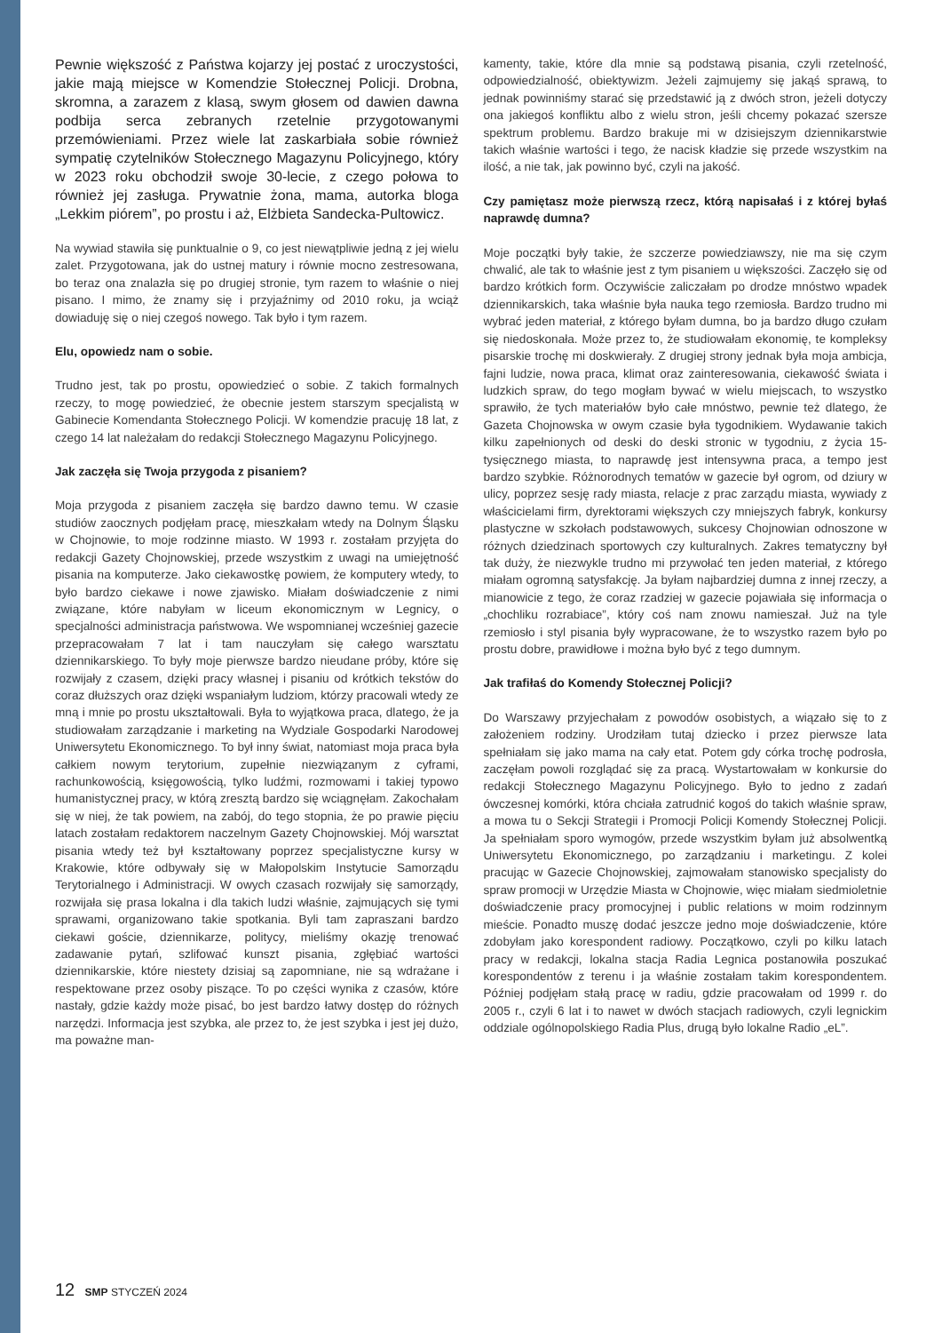Pewnie większość z Państwa kojarzy jej postać z uroczystości, jakie mają miejsce w Komendzie Stołecznej Policji. Drobna, skromna, a zarazem z klasą, swym głosem od dawien dawna podbija serca zebranych rzetelnie przygotowanymi przemówieniami. Przez wiele lat zaskarbiała sobie również sympatię czytelników Stołecznego Magazynu Policyjnego, który w 2023 roku obchodził swoje 30-lecie, z czego połowa to również jej zasługa. Prywatnie żona, mama, autorka bloga „Lekkim piórem”, po prostu i aż, Elżbieta Sandecka-Pultowicz.
Na wywiad stawiła się punktualnie o 9, co jest niewątpliwie jedną z jej wielu zalet. Przygotowana, jak do ustnej matury i równie mocno zestresowana, bo teraz ona znalazła się po drugiej stronie, tym razem to właśnie o niej pisano. I mimo, że znamy się i przyjaźnimy od 2010 roku, ja wciąż dowiaduję się o niej czegoś nowego. Tak było i tym razem.
Elu, opowiedz nam o sobie.
Trudno jest, tak po prostu, opowiedzieć o sobie. Z takich formalnych rzeczy, to mogę powiedzieć, że obecnie jestem starszym specjalistą w Gabinecie Komendanta Stołecznego Policji. W komendzie pracuję 18 lat, z czego 14 lat należałam do redakcji Stołecznego Magazynu Policyjnego.
Jak zaczęła się Twoja przygoda z pisaniem?
Moja przygoda z pisaniem zaczęła się bardzo dawno temu. W czasie studiów zaocznych podjęłam pracę, mieszkałam wtedy na Dolnym Śląsku w Chojnowie, to moje rodzinne miasto. W 1993 r. zostałam przyjęta do redakcji Gazety Chojnowskiej, przede wszystkim z uwagi na umiejętność pisania na komputerze. Jako ciekawostkę powiem, że komputery wtedy, to było bardzo ciekawe i nowe zjawisko. Miałam doświadczenie z nimi związane, które nabyłam w liceum ekonomicznym w Legnicy, o specjalności administracja państwowa. We wspomnianej wcześniej gazecie przepracowałam 7 lat i tam nauczyłam się całego warsztatu dziennikarskiego. To były moje pierwsze bardzo nieudane próby, które się rozwijały z czasem, dzięki pracy własnej i pisaniu od krótkich tekstów do coraz dłuższych oraz dzięki wspaniałym ludziom, którzy pracowali wtedy ze mną i mnie po prostu ukształtowali. Była to wyjątkowa praca, dlatego, że ja studiowałam zarządzanie i marketing na Wydziale Gospodarki Narodowej Uniwersytetu Ekonomicznego. To był inny świat, natomiast moja praca była całkiem nowym terytorium, zupełnie niezwiązanym z cyframi, rachunkowością, księgowością, tylko ludźmi, rozmowami i takiej typowo humanistycznej pracy, w którą zresztą bardzo się wciągnęłam. Zakochałam się w niej, że tak powiem, na zabój, do tego stopnia, że po prawie pięciu latach zostałam redaktorem naczelnym Gazety Chojnowskiej. Mój warsztat pisania wtedy też był kształtowany poprzez specjalistyczne kursy w Krakowie, które odbywały się w Małopolskim Instytucie Samorządu Terytorialnego i Administracji. W owych czasach rozwijały się samorządy, rozwijała się prasa lokalna i dla takich ludzi właśnie, zajmujących się tymi sprawami, organizowano takie spotkania. Byli tam zapraszani bardzo ciekawi goście, dziennikarze, politycy, mieliśmy okazję trenować zadawanie pytań, szlifować kunszt pisania, zgłębiać wartości dziennikarskie, które niestety dzisiaj są zapomniane, nie są wdrażane i respektowane przez osoby piszące. To po części wynika z czasów, które nastały, gdzie każdy może pisać, bo jest bardzo łatwy dostęp do różnych narzędzi. Informacja jest szybka, ale przez to, że jest szybka i jest jej dużo, ma poważne man-
kamenty, takie, które dla mnie są podstawą pisania, czyli rzetelność, odpowiedzialność, obiektywizm. Jeżeli zajmujemy się jakąś sprawą, to jednak powinniśmy starać się przedstawić ją z dwóch stron, jeżeli dotyczy ona jakiegoś konfliktu albo z wielu stron, jeśli chcemy pokazać szersze spektrum problemu. Bardzo brakuje mi w dzisiejszym dziennikarstwie takich właśnie wartości i tego, że nacisk kładzie się przede wszystkim na ilość, a nie tak, jak powinno być, czyli na jakość.
Czy pamiętasz może pierwszą rzecz, którą napisałaś i z której byłaś naprawdę dumna?
Moje początki były takie, że szczerze powiedziawszy, nie ma się czym chwalić, ale tak to właśnie jest z tym pisaniem u większości. Zaczęło się od bardzo krótkich form. Oczywiście zaliczałam po drodze mnóstwo wpadek dziennikarskich, taka właśnie była nauka tego rzemiosła. Bardzo trudno mi wybrać jeden materiał, z którego byłam dumna, bo ja bardzo długo czułam się niedoskonała. Może przez to, że studiowałam ekonomię, te kompleksy pisarskie trochę mi doskwierały. Z drugiej strony jednak była moja ambicja, fajni ludzie, nowa praca, klimat oraz zainteresowania, ciekawość świata i ludzkich spraw, do tego mogłam bywać w wielu miejscach, to wszystko sprawiło, że tych materiałów było całe mnóstwo, pewnie też dlatego, że Gazeta Chojnowska w owym czasie była tygodnikiem. Wydawanie takich kilku zapełnionych od deski do deski stronic w tygodniu, z życia 15-tysięcznego miasta, to naprawdę jest intensywna praca, a tempo jest bardzo szybkie. Różnorodnych tematów w gazecie był ogrom, od dziury w ulicy, poprzez sesję rady miasta, relacje z prac zarządu miasta, wywiady z właścicielami firm, dyrektorami większych czy mniejszych fabryk, konkursy plastyczne w szkołach podstawowych, sukcesy Chojnowian odnoszone w różnych dziedzinach sportowych czy kulturalnych. Zakres tematyczny był tak duży, że niezwykle trudno mi przywołać ten jeden materiał, z którego miałam ogromną satysfakcję. Ja byłam najbardziej dumna z innej rzeczy, a mianowicie z tego, że coraz rzadziej w gazecie pojawiała się informacja o „chochliku rozrabiace”, który coś nam znowu namieszał. Już na tyle rzemiosło i styl pisania były wypracowane, że to wszystko razem było po prostu dobre, prawidłowe i można było być z tego dumnym.
Jak trafiłaś do Komendy Stołecznej Policji?
Do Warszawy przyjechałam z powodów osobistych, a wiązało się to z założeniem rodziny. Urodziłam tutaj dziecko i przez pierwsze lata spełniałam się jako mama na cały etat. Potem gdy córka trochę podrosła, zaczęłam powoli rozglądać się za pracą. Wystartowałam w konkursie do redakcji Stołecznego Magazynu Policyjnego. Było to jedno z zadań ówczesnej komórki, która chciała zatrudnić kogoś do takich właśnie spraw, a mowa tu o Sekcji Strategii i Promocji Policji Komendy Stołecznej Policji. Ja spełniałam sporo wymogów, przede wszystkim byłam już absolwentką Uniwersytetu Ekonomicznego, po zarządzaniu i marketingu. Z kolei pracując w Gazecie Chojnowskiej, zajmowałam stanowisko specjalisty do spraw promocji w Urzędzie Miasta w Chojnowie, więc miałam siedmioletnie doświadczenie pracy promocyjnej i public relations w moim rodzinnym mieście. Ponadto muszę dodać jeszcze jedno moje doświadczenie, które zdobyłam jako korespondent radiowy. Początkowo, czyli po kilku latach pracy w redakcji, lokalna stacja Radia Legnica postanowiła poszukać korespondentów z terenu i ja właśnie zostałam takim korespondentem. Później podjęłam stałą pracę w radiu, gdzie pracowałam od 1999 r. do 2005 r., czyli 6 lat i to nawet w dwóch stacjach radiowych, czyli legnickim oddziale ogólnopolskiego Radia Plus, drugą było lokalne Radio „eL”.
12 SMP STYCZEŃ 2024